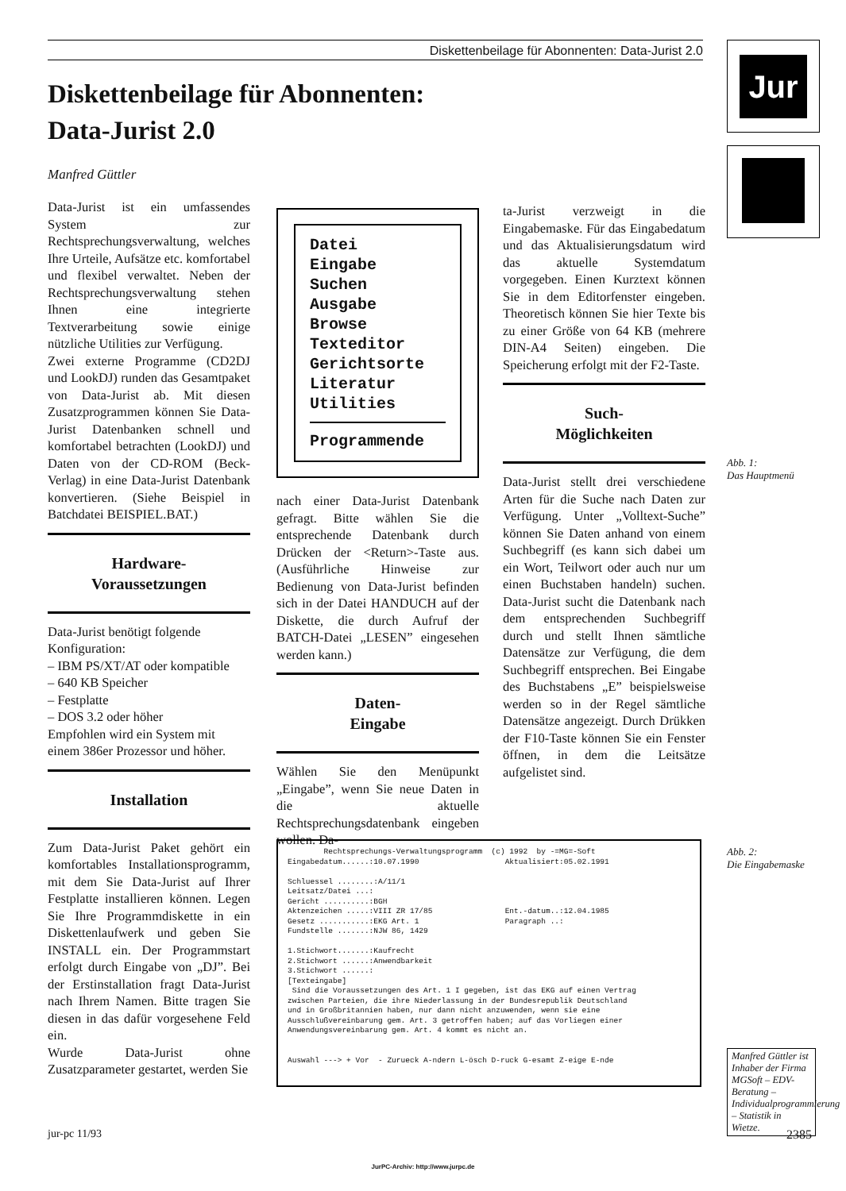Diskettenbeilage für Abonnenten: Data-Jurist 2.0 Jur
Diskettenbeilage für Abonnenten:
Data-Jurist 2.0
Manfred Güttler
Data-Jurist ist ein umfassendes System zur Rechtsprechungsverwaltung, welches Ihre Urteile, Aufsätze etc. komfortabel und flexibel verwaltet. Neben der Rechtsprechungsverwaltung stehen Ihnen eine integrierte Textverarbeitung sowie einige nützliche Utilities zur Verfügung.
Zwei externe Programme (CD2DJ und LookDJ) runden das Gesamtpaket von Data-Jurist ab. Mit diesen Zusatzprogrammen können Sie Data-Jurist Datenbanken schnell und komfortabel betrachten (LookDJ) und Daten von der CD-ROM (Beck-Verlag) in eine Data-Jurist Datenbank konvertieren. (Siehe Beispiel in Batchdatei BEISPIEL.BAT.)
Hardware-
Voraussetzungen
Data-Jurist benötigt folgende Konfiguration:
– IBM PS/XT/AT oder kompatible
– 640 KB Speicher
– Festplatte
– DOS 3.2 oder höher
Empfohlen wird ein System mit einem 386er Prozessor und höher.
Installation
Zum Data-Jurist Paket gehört ein komfortables Installationsprogramm, mit dem Sie Data-Jurist auf Ihrer Festplatte installieren können. Legen Sie Ihre Programmdiskette in ein Diskettenlaufwerk und geben Sie INSTALL ein. Der Programmstart erfolgt durch Eingabe von „DJ”. Bei der Erstinstallation fragt Data-Jurist nach Ihrem Namen. Bitte tragen Sie diesen in das dafür vorgesehene Feld ein.
Wurde Data-Jurist ohne Zusatzparameter gestartet, werden Sie
Datei
Eingabe
Suchen
Ausgabe
Browse
Texteditor
Gerichtsorte
Literatur
Utilities
Programmende
nach einer Data-Jurist Datenbank gefragt. Bitte wählen Sie die entsprechende Datenbank durch Drücken der <Return>-Taste aus. (Ausführliche Hinweise zur Bedienung von Data-Jurist befinden sich in der Datei HANDUCH auf der Diskette, die durch Aufruf der BATCH-Datei „LESEN” eingesehen werden kann.)
Daten-
Eingabe
Wählen Sie den Menüpunkt „Eingabe”, wenn Sie neue Daten in die aktuelle Rechtsprechungsdatenbank eingeben wollen. Da-
ta-Jurist verzweigt in die Eingabemaske. Für das Eingabedatum und das Aktualisierungsdatum wird das aktuelle Systemdatum vorgegeben. Einen Kurztext können Sie in dem Editorfenster eingeben. Theoretisch können Sie hier Texte bis zu einer Größe von 64 KB (mehrere DIN-A4 Seiten) eingeben. Die Speicherung erfolgt mit der F2-Taste.
Such-
Möglichkeiten
Data-Jurist stellt drei verschiedene Arten für die Suche nach Daten zur Verfügung. Unter „Volltext-Suche” können Sie Daten anhand von einem Suchbegriff (es kann sich dabei um ein Wort, Teilwort oder auch nur um einen Buchstaben handeln) suchen. Data-Jurist sucht die Datenbank nach dem entsprechenden Suchbegriff durch und stellt Ihnen sämtliche Datensätze zur Verfügung, die dem Suchbegriff entsprechen. Bei Eingabe des Buchstabens „E” beispielsweise werden so in der Regel sämtliche Datensätze angezeigt. Durch Drükken der F10-Taste können Sie ein Fenster öffnen, in dem die Leitsätze aufgelistet sind.
Abb. 1:
Das Hauptmenü
Abb. 2:
Die Eingabemaske
Rechtsprechungs-Verwaltungsprogramm (c) 1992 by -=MG=-Soft Eingabedatum......:10.07.1990 Aktualisiert:05.02.1991 Schluessel ........:A/11/1 Leitsatz/Datei ...: Gericht ..........:BGH Aktenzeichen .....:VIII ZR 17/85 Ent.-datum..:12.04.1985 Gesetz ...........:EKG Art. 1 Paragraph ..: Fundstelle .......:NJW 86, 1429 1.Stichwort.......:Kaufrecht 2.Stichwort ......:Anwendbarkeit 3.Stichwort ......: [Texteingabe] Sind die Voraussetzungen des Art. 1 I gegeben, ist das EKG auf einen Vertrag zwischen Parteien, die ihre Niederlassung in der Bundesrepublik Deutschland und in Großbritannien haben, nur dann nicht anzuwenden, wenn sie eine Ausschlußvereinbarung gem. Art. 3 getroffen haben; auf das Vorliegen einer Anwendungsvereinbarung gem. Art. 4 kommt es nicht an. Auswahl ---> + Vor - Zurueck A-ndern L-ösch D-ruck G-esamt Z-eige E-nde
Manfred Güttler ist Inhaber der Firma MGSoft – EDV-Beratung – Individualprogrammierung – Statistik in Wietze.
jur-pc 11/93 2385
JurPC-Archiv: http://www.jurpc.de